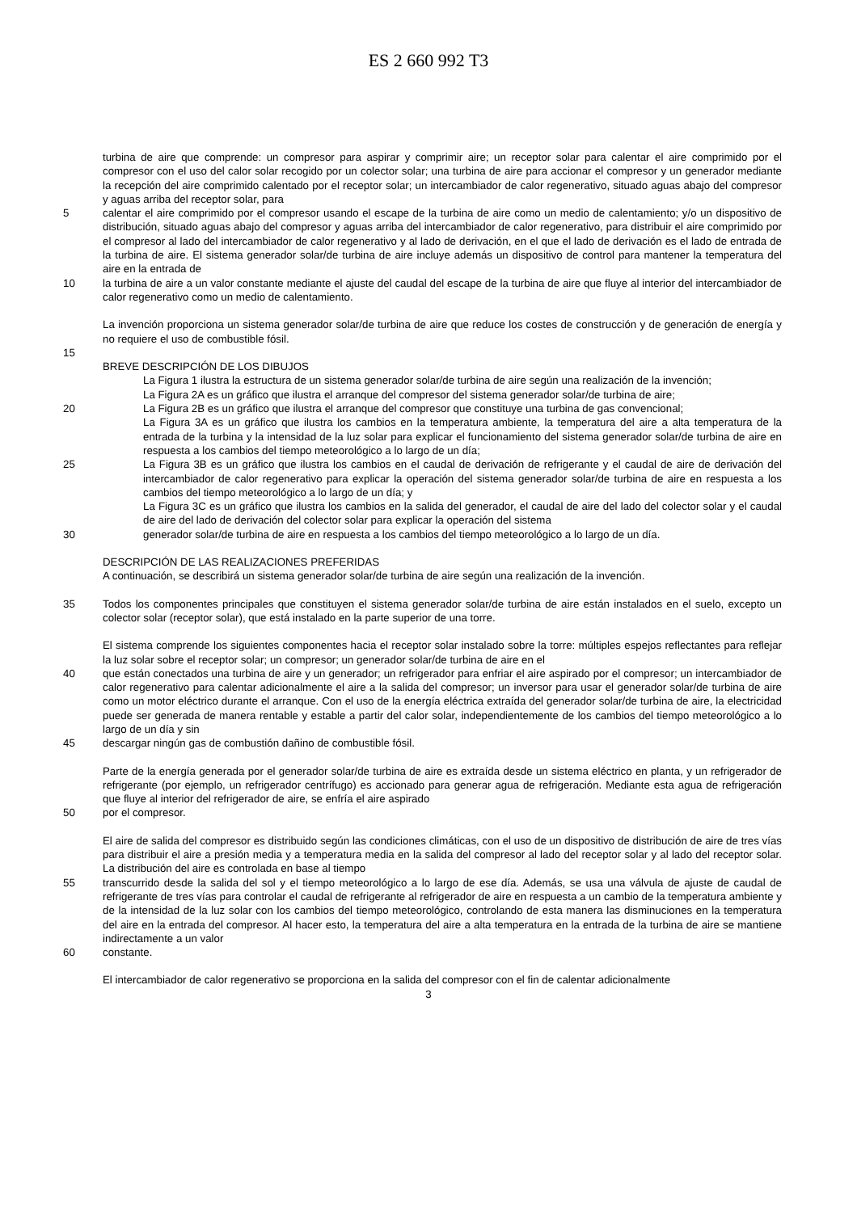ES 2 660 992 T3
turbina de aire que comprende: un compresor para aspirar y comprimir aire; un receptor solar para calentar el aire comprimido por el compresor con el uso del calor solar recogido por un colector solar; una turbina de aire para accionar el compresor y un generador mediante la recepción del aire comprimido calentado por el receptor solar; un intercambiador de calor regenerativo, situado aguas abajo del compresor y aguas arriba del receptor solar, para
5 calentar el aire comprimido por el compresor usando el escape de la turbina de aire como un medio de calentamiento; y/o un dispositivo de distribución, situado aguas abajo del compresor y aguas arriba del intercambiador de calor regenerativo, para distribuir el aire comprimido por el compresor al lado del intercambiador de calor regenerativo y al lado de derivación, en el que el lado de derivación es el lado de entrada de la turbina de aire. El sistema generador solar/de turbina de aire incluye además un dispositivo de control para mantener la temperatura del aire en la entrada de
10 la turbina de aire a un valor constante mediante el ajuste del caudal del escape de la turbina de aire que fluye al interior del intercambiador de calor regenerativo como un medio de calentamiento.
La invención proporciona un sistema generador solar/de turbina de aire que reduce los costes de construcción y de generación de energía y no requiere el uso de combustible fósil.
15
BREVE DESCRIPCIÓN DE LOS DIBUJOS
La Figura 1 ilustra la estructura de un sistema generador solar/de turbina de aire según una realización de la invención;
La Figura 2A es un gráfico que ilustra el arranque del compresor del sistema generador solar/de turbina de aire;
20 La Figura 2B es un gráfico que ilustra el arranque del compresor que constituye una turbina de gas convencional;
La Figura 3A es un gráfico que ilustra los cambios en la temperatura ambiente, la temperatura del aire a alta temperatura de la entrada de la turbina y la intensidad de la luz solar para explicar el funcionamiento del sistema generador solar/de turbina de aire en respuesta a los cambios del tiempo meteorológico a lo largo de un día;
25 La Figura 3B es un gráfico que ilustra los cambios en el caudal de derivación de refrigerante y el caudal de aire de derivación del intercambiador de calor regenerativo para explicar la operación del sistema generador solar/de turbina de aire en respuesta a los cambios del tiempo meteorológico a lo largo de un día; y
La Figura 3C es un gráfico que ilustra los cambios en la salida del generador, el caudal de aire del lado del colector solar y el caudal de aire del lado de derivación del colector solar para explicar la operación del sistema
30 generador solar/de turbina de aire en respuesta a los cambios del tiempo meteorológico a lo largo de un día.
DESCRIPCIÓN DE LAS REALIZACIONES PREFERIDAS
A continuación, se describirá un sistema generador solar/de turbina de aire según una realización de la invención.
35 Todos los componentes principales que constituyen el sistema generador solar/de turbina de aire están instalados en el suelo, excepto un colector solar (receptor solar), que está instalado en la parte superior de una torre.
El sistema comprende los siguientes componentes hacia el receptor solar instalado sobre la torre: múltiples espejos reflectantes para reflejar la luz solar sobre el receptor solar; un compresor; un generador solar/de turbina de aire en el
40 que están conectados una turbina de aire y un generador; un refrigerador para enfriar el aire aspirado por el compresor; un intercambiador de calor regenerativo para calentar adicionalmente el aire a la salida del compresor; un inversor para usar el generador solar/de turbina de aire como un motor eléctrico durante el arranque. Con el uso de la energía eléctrica extraída del generador solar/de turbina de aire, la electricidad puede ser generada de manera rentable y estable a partir del calor solar, independientemente de los cambios del tiempo meteorológico a lo largo de un día y sin
45 descargar ningún gas de combustión dañino de combustible fósil.
Parte de la energía generada por el generador solar/de turbina de aire es extraída desde un sistema eléctrico en planta, y un refrigerador de refrigerante (por ejemplo, un refrigerador centrífugo) es accionado para generar agua de refrigeración. Mediante esta agua de refrigeración que fluye al interior del refrigerador de aire, se enfría el aire aspirado
50 por el compresor.
El aire de salida del compresor es distribuido según las condiciones climáticas, con el uso de un dispositivo de distribución de aire de tres vías para distribuir el aire a presión media y a temperatura media en la salida del compresor al lado del receptor solar y al lado del receptor solar. La distribución del aire es controlada en base al tiempo
55 transcurrido desde la salida del sol y el tiempo meteorológico a lo largo de ese día. Además, se usa una válvula de ajuste de caudal de refrigerante de tres vías para controlar el caudal de refrigerante al refrigerador de aire en respuesta a un cambio de la temperatura ambiente y de la intensidad de la luz solar con los cambios del tiempo meteorológico, controlando de esta manera las disminuciones en la temperatura del aire en la entrada del compresor. Al hacer esto, la temperatura del aire a alta temperatura en la entrada de la turbina de aire se mantiene indirectamente a un valor
60 constante.
El intercambiador de calor regenerativo se proporciona en la salida del compresor con el fin de calentar adicionalmente
3